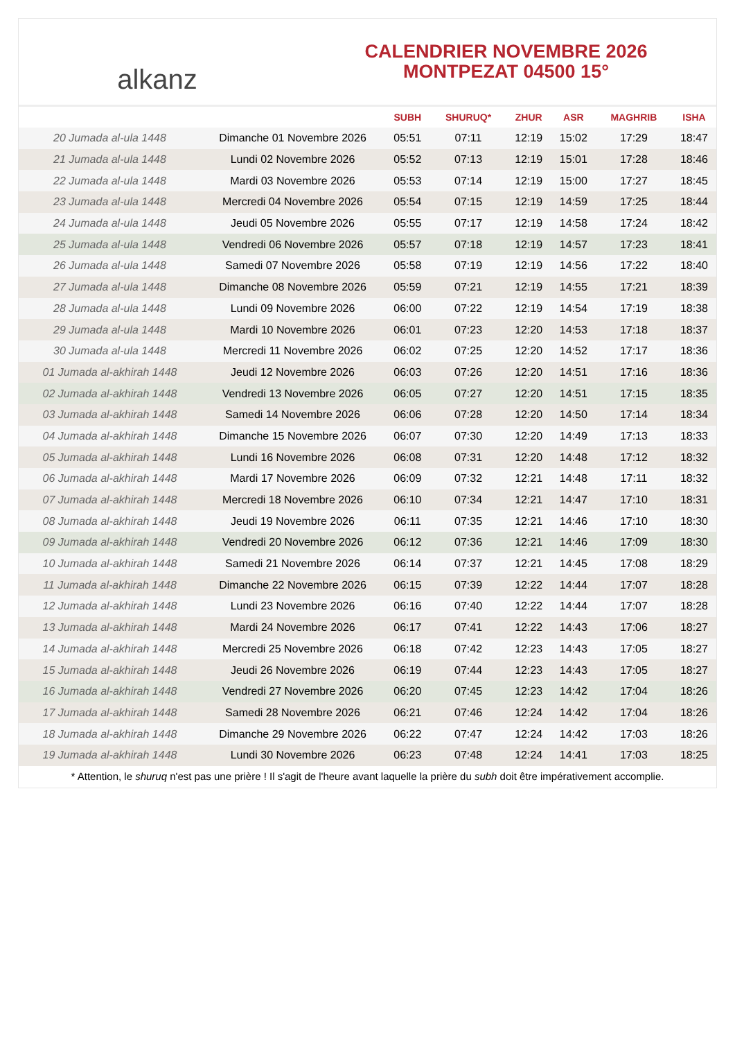alkanz
CALENDRIER NOVEMBRE 2026
MONTPEZAT 04500 15°
| | | SUBH | SHURUQ* | ZHUR | ASR | MAGHRIB | ISHA |
| --- | --- | --- | --- | --- | --- | --- | --- |
| 20 Jumada al-ula 1448 | Dimanche 01 Novembre 2026 | 05:51 | 07:11 | 12:19 | 15:02 | 17:29 | 18:47 |
| 21 Jumada al-ula 1448 | Lundi 02 Novembre 2026 | 05:52 | 07:13 | 12:19 | 15:01 | 17:28 | 18:46 |
| 22 Jumada al-ula 1448 | Mardi 03 Novembre 2026 | 05:53 | 07:14 | 12:19 | 15:00 | 17:27 | 18:45 |
| 23 Jumada al-ula 1448 | Mercredi 04 Novembre 2026 | 05:54 | 07:15 | 12:19 | 14:59 | 17:25 | 18:44 |
| 24 Jumada al-ula 1448 | Jeudi 05 Novembre 2026 | 05:55 | 07:17 | 12:19 | 14:58 | 17:24 | 18:42 |
| 25 Jumada al-ula 1448 | Vendredi 06 Novembre 2026 | 05:57 | 07:18 | 12:19 | 14:57 | 17:23 | 18:41 |
| 26 Jumada al-ula 1448 | Samedi 07 Novembre 2026 | 05:58 | 07:19 | 12:19 | 14:56 | 17:22 | 18:40 |
| 27 Jumada al-ula 1448 | Dimanche 08 Novembre 2026 | 05:59 | 07:21 | 12:19 | 14:55 | 17:21 | 18:39 |
| 28 Jumada al-ula 1448 | Lundi 09 Novembre 2026 | 06:00 | 07:22 | 12:19 | 14:54 | 17:19 | 18:38 |
| 29 Jumada al-ula 1448 | Mardi 10 Novembre 2026 | 06:01 | 07:23 | 12:20 | 14:53 | 17:18 | 18:37 |
| 30 Jumada al-ula 1448 | Mercredi 11 Novembre 2026 | 06:02 | 07:25 | 12:20 | 14:52 | 17:17 | 18:36 |
| 01 Jumada al-akhirah 1448 | Jeudi 12 Novembre 2026 | 06:03 | 07:26 | 12:20 | 14:51 | 17:16 | 18:36 |
| 02 Jumada al-akhirah 1448 | Vendredi 13 Novembre 2026 | 06:05 | 07:27 | 12:20 | 14:51 | 17:15 | 18:35 |
| 03 Jumada al-akhirah 1448 | Samedi 14 Novembre 2026 | 06:06 | 07:28 | 12:20 | 14:50 | 17:14 | 18:34 |
| 04 Jumada al-akhirah 1448 | Dimanche 15 Novembre 2026 | 06:07 | 07:30 | 12:20 | 14:49 | 17:13 | 18:33 |
| 05 Jumada al-akhirah 1448 | Lundi 16 Novembre 2026 | 06:08 | 07:31 | 12:20 | 14:48 | 17:12 | 18:32 |
| 06 Jumada al-akhirah 1448 | Mardi 17 Novembre 2026 | 06:09 | 07:32 | 12:21 | 14:48 | 17:11 | 18:32 |
| 07 Jumada al-akhirah 1448 | Mercredi 18 Novembre 2026 | 06:10 | 07:34 | 12:21 | 14:47 | 17:10 | 18:31 |
| 08 Jumada al-akhirah 1448 | Jeudi 19 Novembre 2026 | 06:11 | 07:35 | 12:21 | 14:46 | 17:10 | 18:30 |
| 09 Jumada al-akhirah 1448 | Vendredi 20 Novembre 2026 | 06:12 | 07:36 | 12:21 | 14:46 | 17:09 | 18:30 |
| 10 Jumada al-akhirah 1448 | Samedi 21 Novembre 2026 | 06:14 | 07:37 | 12:21 | 14:45 | 17:08 | 18:29 |
| 11 Jumada al-akhirah 1448 | Dimanche 22 Novembre 2026 | 06:15 | 07:39 | 12:22 | 14:44 | 17:07 | 18:28 |
| 12 Jumada al-akhirah 1448 | Lundi 23 Novembre 2026 | 06:16 | 07:40 | 12:22 | 14:44 | 17:07 | 18:28 |
| 13 Jumada al-akhirah 1448 | Mardi 24 Novembre 2026 | 06:17 | 07:41 | 12:22 | 14:43 | 17:06 | 18:27 |
| 14 Jumada al-akhirah 1448 | Mercredi 25 Novembre 2026 | 06:18 | 07:42 | 12:23 | 14:43 | 17:05 | 18:27 |
| 15 Jumada al-akhirah 1448 | Jeudi 26 Novembre 2026 | 06:19 | 07:44 | 12:23 | 14:43 | 17:05 | 18:27 |
| 16 Jumada al-akhirah 1448 | Vendredi 27 Novembre 2026 | 06:20 | 07:45 | 12:23 | 14:42 | 17:04 | 18:26 |
| 17 Jumada al-akhirah 1448 | Samedi 28 Novembre 2026 | 06:21 | 07:46 | 12:24 | 14:42 | 17:04 | 18:26 |
| 18 Jumada al-akhirah 1448 | Dimanche 29 Novembre 2026 | 06:22 | 07:47 | 12:24 | 14:42 | 17:03 | 18:26 |
| 19 Jumada al-akhirah 1448 | Lundi 30 Novembre 2026 | 06:23 | 07:48 | 12:24 | 14:41 | 17:03 | 18:25 |
* Attention, le shuruq n'est pas une prière ! Il s'agit de l'heure avant laquelle la prière du subh doit être impérativement accomplie.